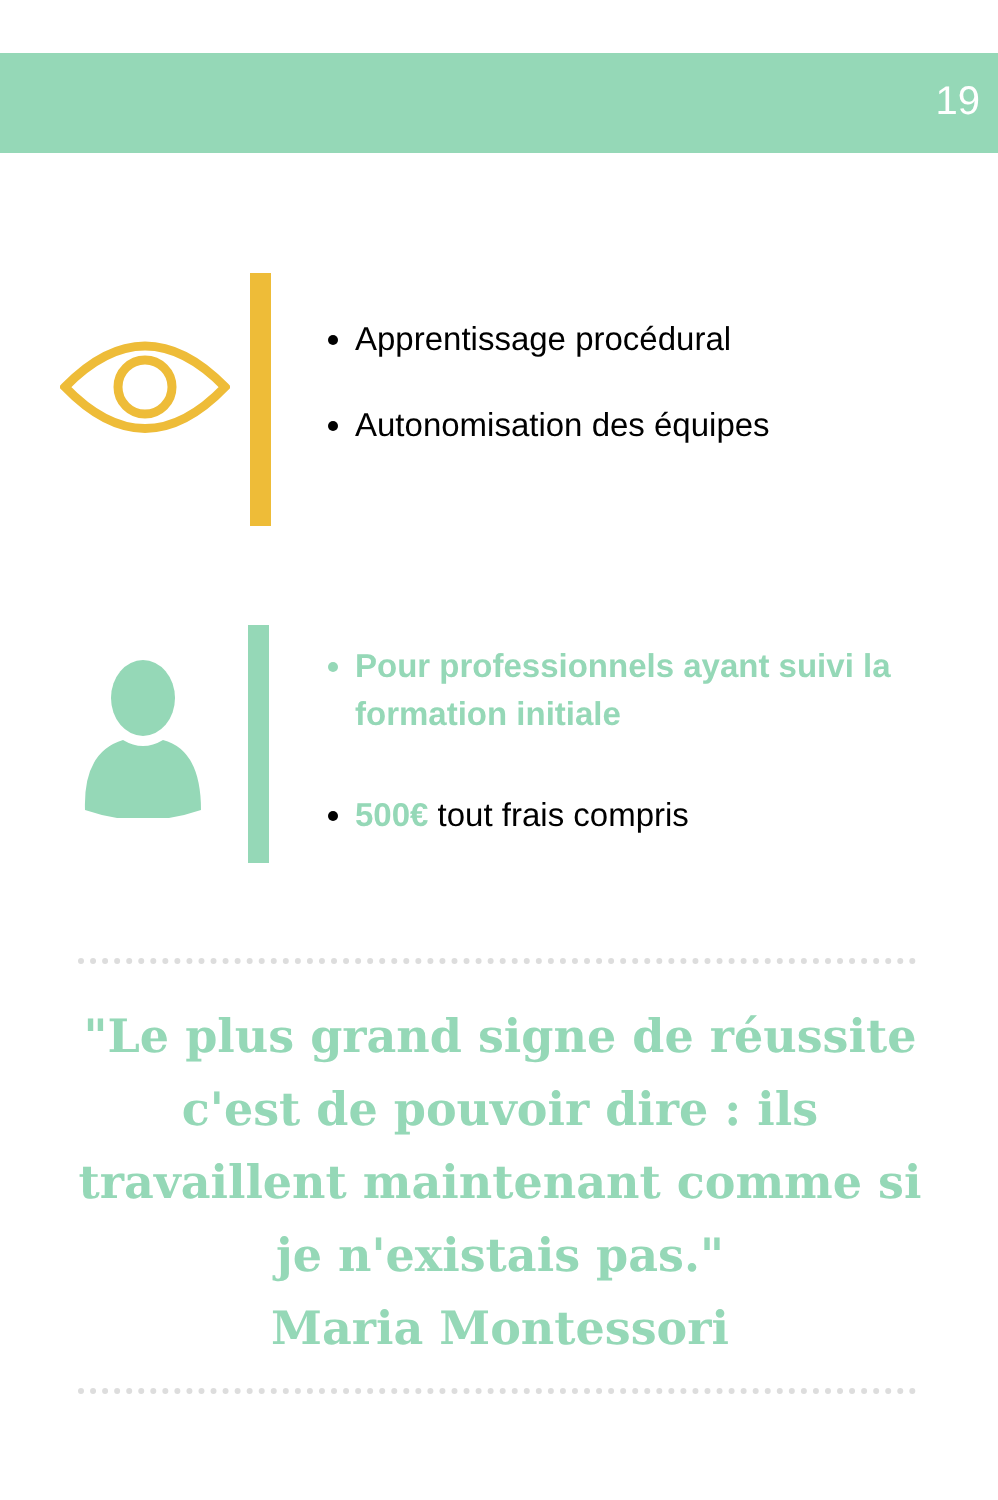19
Apprentissage procédural
Autonomisation des équipes
Pour professionnels ayant suivi la formation initiale
500€ tout frais compris
"Le plus grand signe de réussite c'est de pouvoir dire : ils travaillent maintenant comme si je n'existais pas."
Maria Montessori